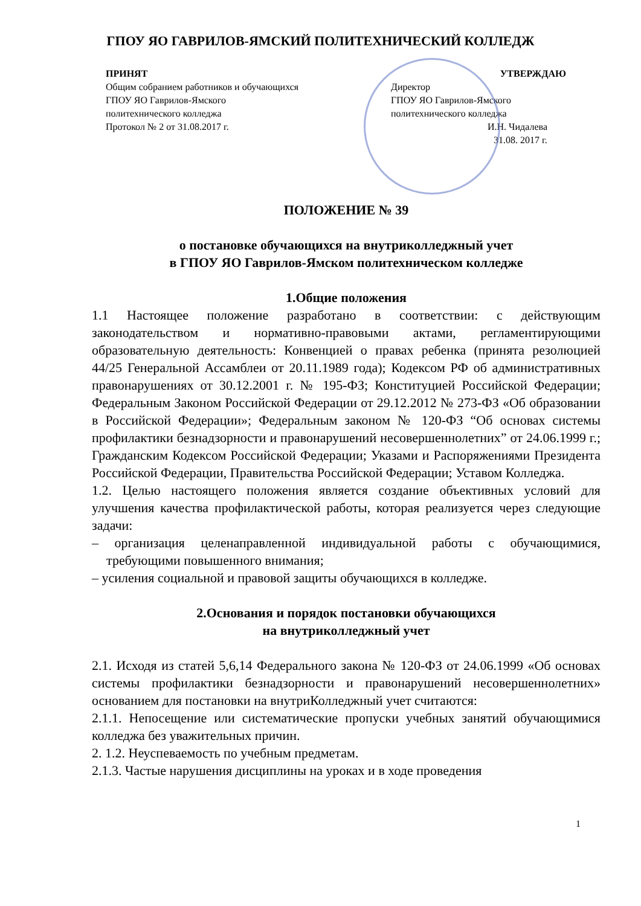ГПОУ ЯО ГАВРИЛОВ-ЯМСКИЙ ПОЛИТЕХНИЧЕСКИЙ КОЛЛЕДЖ
ПРИНЯТ
Общим собранием работников и обучающихся ГПОУ ЯО Гаврилов-Ямского политехнического колледжа
Протокол № 2 от 31.08.2017 г.
УТВЕРЖДАЮ
Директор
ГПОУ ЯО Гаврилов-Ямского политехнического колледжа
И.Н. Чидалева
31.08. 2017 г.
ПОЛОЖЕНИЕ № 39
о постановке обучающихся на внутриколледжный учет
в ГПОУ ЯО Гаврилов-Ямском политехническом колледже
1.Общие положения
1.1 Настоящее положение разработано в соответствии: с действующим законодательством и нормативно-правовыми актами, регламентирующими образовательную деятельность: Конвенцией о правах ребенка (принята резолюцией 44/25 Генеральной Ассамблеи от 20.11.1989 года); Кодексом РФ об административных правонарушениях от 30.12.2001 г. № 195-ФЗ; Конституцией Российской Федерации; Федеральным Законом Российской Федерации от 29.12.2012 № 273-ФЗ «Об образовании в Российской Федерации»; Федеральным законом № 120-ФЗ “Об основах системы профилактики безнадзорности и правонарушений несовершеннолетних” от 24.06.1999 г.; Гражданским Кодексом Российской Федерации; Указами и Распоряжениями Президента Российской Федерации, Правительства Российской Федерации; Уставом Колледжа.
1.2. Целью настоящего положения является создание объективных условий для улучшения качества профилактической работы, которая реализуется через следующие задачи:
– организация целенаправленной индивидуальной работы с обучающимися, требующими повышенного внимания;
– усиления социальной и правовой защиты обучающихся в колледже.
2.Основания и порядок постановки обучающихся
на внутриколледжный учет
2.1. Исходя из статей 5,6,14 Федерального закона № 120-ФЗ от 24.06.1999 «Об основах системы профилактики безнадзорности и правонарушений несовершеннолетних» основанием для постановки на внутриКолледжный учет считаются:
2.1.1. Непосещение или систематические пропуски учебных занятий обучающимися колледжа без уважительных причин.
2. 1.2. Неуспеваемость по учебным предметам.
2.1.3. Частые нарушения дисциплины на уроках и в ходе проведения
1